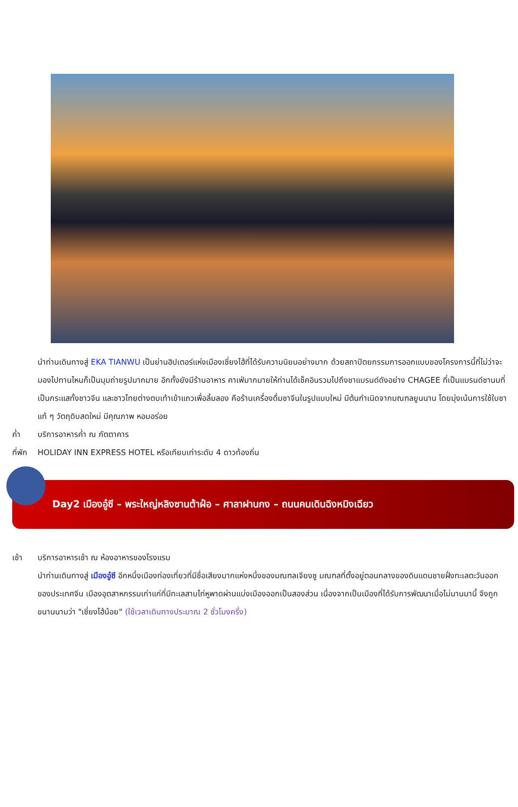นำท่านเดินทางสู่ EKA TIANWU เป็นย่านฮิปเตอร์แห่งเมืองเซี่ยงไฮ้ที่ได้รับความนิยมอย่างมาก ด้วยสถาปัตยกรรมการออกแบบของโครงการนี้ที่ไม่ว่าจะมองไปทานไหนก็เป็นมุมถ่ายรูปมากมาย อีกทั้งยังมีร้านอาหาร คาเฟ่มากมายให้ท่านได้เช็คอินรวมไปถึงชาแบรนด์ดังอย่าง CHAGEE ที่เป็นแบรนด์ชานมที่เป็นกระแสทั้งชาวจีน และชาวไทยต่างตบเท้าเข้าแถวเพื่อลิ้มลอง คือร้านเครื่องดื่มชาจีนในรูปแบบใหม่ มีต้นกำเนิดจากมณฑลยูนนาน โดยมุ่งเน้นการใช้ใบชาแท้ ๆ วัตถุดิบสดใหม่ มีคุณภาพ หอมอร่อย
ค่ำ บริการอาหารค่ำ ณ ภัตตาคาร
ที่พัก
HOLIDAY INN EXPRESS HOTEL หรือเทียบเท่าระดับ 4 ดาวท้องถิ่น
Day2 เมืองอู๋ซี – พระใหญ่หลิงซานต้าฝ๋อ – ศาลาฝานกง – ถนนคนเดินฉิงหมิงเฉียว
เช้า บริการอาหารเช้า ณ ห้องอาหารของโรงแรม
นำท่านเดินทางสู่ เมืองอู๋ซี อีกหนึ่งเมืองท่องเที่ยวที่มีชื่อเสียงมากแห่งหนึ่งของมณฑลเจียงซู มณฑลที่ตั้งอยู่ตอนกลางของดินแดนชายฝั่งทะเลตะวันออกของประเทศจีน เมืองอุตสาหกรรมเก่าแก่ที่มีทะเลสาบไท่หูพาดผ่านแบ่งเมืองออกเป็นสองส่วน เนื่องจากเป็นเมืองที่ได้รับการพัฒนาเมื่อไม่นานมานี้ จึงถูกขนานนามว่า "เซี่ยงไฮ้น้อย" (ใช้เวลาเดินทางประมาณ 2 ชั่วโมงครึ่ง)